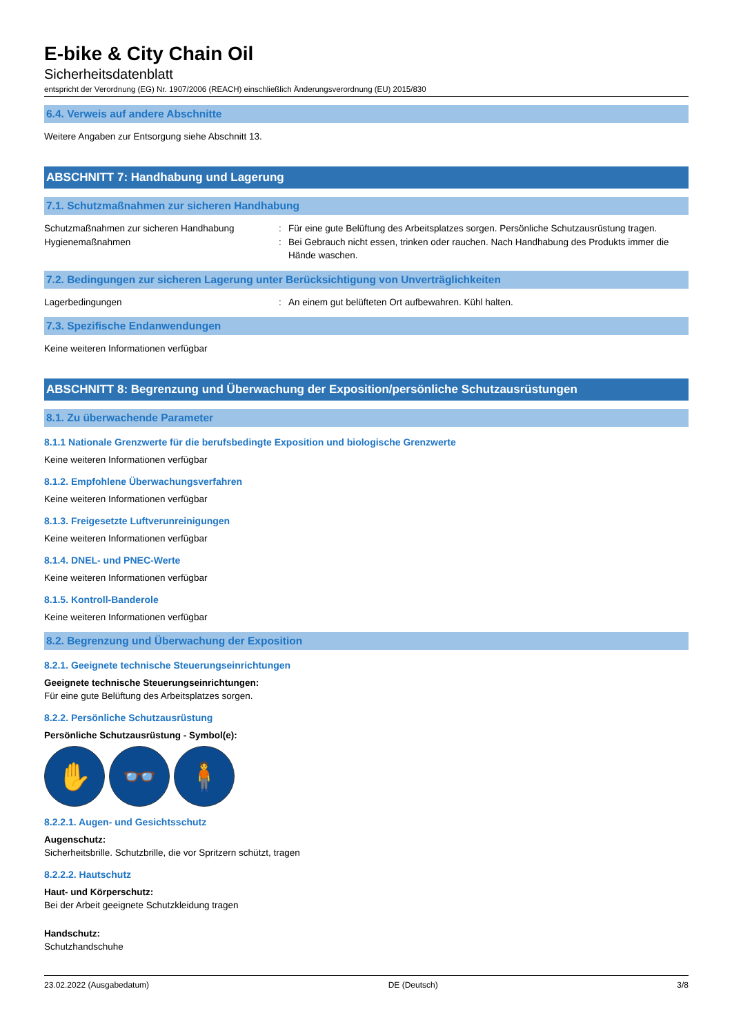E-bike & City Chain Oil
Sicherheitsdatenblatt
entspricht der Verordnung (EG) Nr. 1907/2006 (REACH) einschließlich Änderungsverordnung (EU) 2015/830
6.4. Verweis auf andere Abschnitte
Weitere Angaben zur Entsorgung siehe Abschnitt 13.
ABSCHNITT 7: Handhabung und Lagerung
7.1. Schutzmaßnahmen zur sicheren Handhabung
Schutzmaßnahmen zur sicheren Handhabung : Für eine gute Belüftung des Arbeitsplatzes sorgen. Persönliche Schutzausrüstung tragen.
Hygienemaßnahmen : Bei Gebrauch nicht essen, trinken oder rauchen. Nach Handhabung des Produkts immer die Hände waschen.
7.2. Bedingungen zur sicheren Lagerung unter Berücksichtigung von Unverträglichkeiten
Lagerbedingungen : An einem gut belüfteten Ort aufbewahren. Kühl halten.
7.3. Spezifische Endanwendungen
Keine weiteren Informationen verfügbar
ABSCHNITT 8: Begrenzung und Überwachung der Exposition/persönliche Schutzausrüstungen
8.1. Zu überwachende Parameter
8.1.1 Nationale Grenzwerte für die berufsbedingte Exposition und biologische Grenzwerte
Keine weiteren Informationen verfügbar
8.1.2. Empfohlene Überwachungsverfahren
Keine weiteren Informationen verfügbar
8.1.3. Freigesetzte Luftverunreinigungen
Keine weiteren Informationen verfügbar
8.1.4. DNEL- und PNEC-Werte
Keine weiteren Informationen verfügbar
8.1.5. Kontroll-Banderole
Keine weiteren Informationen verfügbar
8.2. Begrenzung und Überwachung der Exposition
8.2.1. Geeignete technische Steuerungseinrichtungen
Geeignete technische Steuerungseinrichtungen:
Für eine gute Belüftung des Arbeitsplatzes sorgen.
8.2.2. Persönliche Schutzausrüstung
Persönliche Schutzausrüstung - Symbol(e):
✋ 👓 🧍
8.2.2.1. Augen- und Gesichtsschutz
Augenschutz:
Sicherheitsbrille. Schutzbrille, die vor Spritzern schützt, tragen
8.2.2.2. Hautschutz
Haut- und Körperschutz:
Bei der Arbeit geeignete Schutzkleidung tragen
Handschutz:
Schutzhandschuhe
23.02.2022 (Ausgabedatum) DE (Deutsch) 3/8